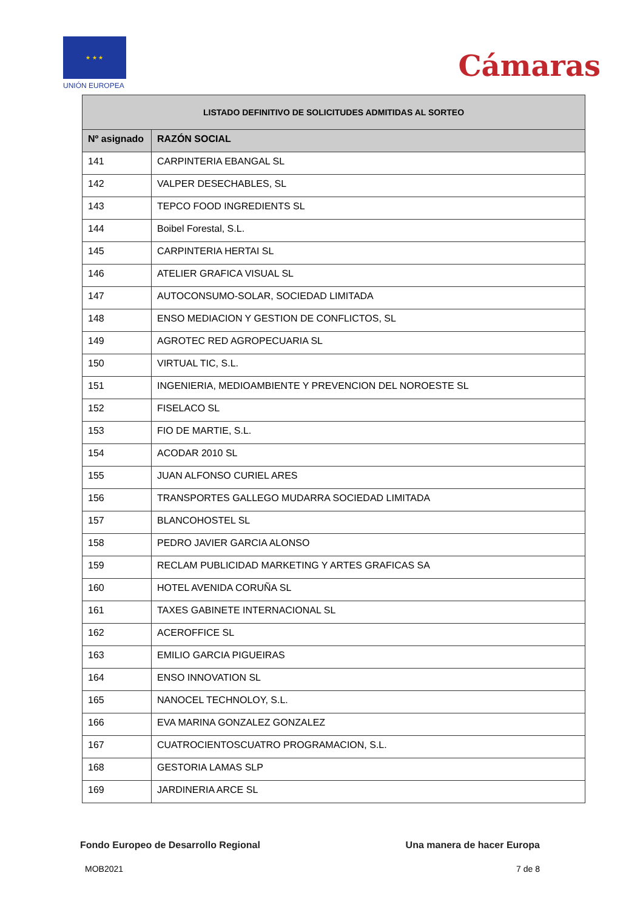★ ★ ★
UNIÓN EUROPEA
Cámaras
| LISTADO DEFINITIVO DE SOLICITUDES ADMITIDAS AL SORTEO | |
| --- | --- |
| Nº asignado | RAZÓN SOCIAL |
| 141 | CARPINTERIA EBANGAL SL |
| 142 | VALPER DESECHABLES, SL |
| 143 | TEPCO FOOD INGREDIENTS SL |
| 144 | Boibel Forestal, S.L. |
| 145 | CARPINTERIA HERTAI SL |
| 146 | ATELIER GRAFICA VISUAL SL |
| 147 | AUTOCONSUMO-SOLAR, SOCIEDAD LIMITADA |
| 148 | ENSO MEDIACION Y GESTION DE CONFLICTOS, SL |
| 149 | AGROTEC RED AGROPECUARIA SL |
| 150 | VIRTUAL TIC, S.L. |
| 151 | INGENIERIA, MEDIOAMBIENTE Y PREVENCION DEL NOROESTE SL |
| 152 | FISELACO SL |
| 153 | FIO DE MARTIE, S.L. |
| 154 | ACODAR 2010 SL |
| 155 | JUAN ALFONSO CURIEL ARES |
| 156 | TRANSPORTES GALLEGO MUDARRA SOCIEDAD LIMITADA |
| 157 | BLANCOHOSTEL SL |
| 158 | PEDRO JAVIER GARCIA ALONSO |
| 159 | RECLAM PUBLICIDAD MARKETING Y ARTES GRAFICAS SA |
| 160 | HOTEL AVENIDA CORUÑA SL |
| 161 | TAXES GABINETE INTERNACIONAL SL |
| 162 | ACEROFFICE SL |
| 163 | EMILIO GARCIA PIGUEIRAS |
| 164 | ENSO INNOVATION SL |
| 165 | NANOCEL TECHNOLOY, S.L. |
| 166 | EVA MARINA GONZALEZ GONZALEZ |
| 167 | CUATROCIENTOSCUATRO PROGRAMACION, S.L. |
| 168 | GESTORIA LAMAS SLP |
| 169 | JARDINERIA ARCE SL |
Fondo Europeo de Desarrollo Regional Una manera de hacer Europa
MOB2021 7 de 8